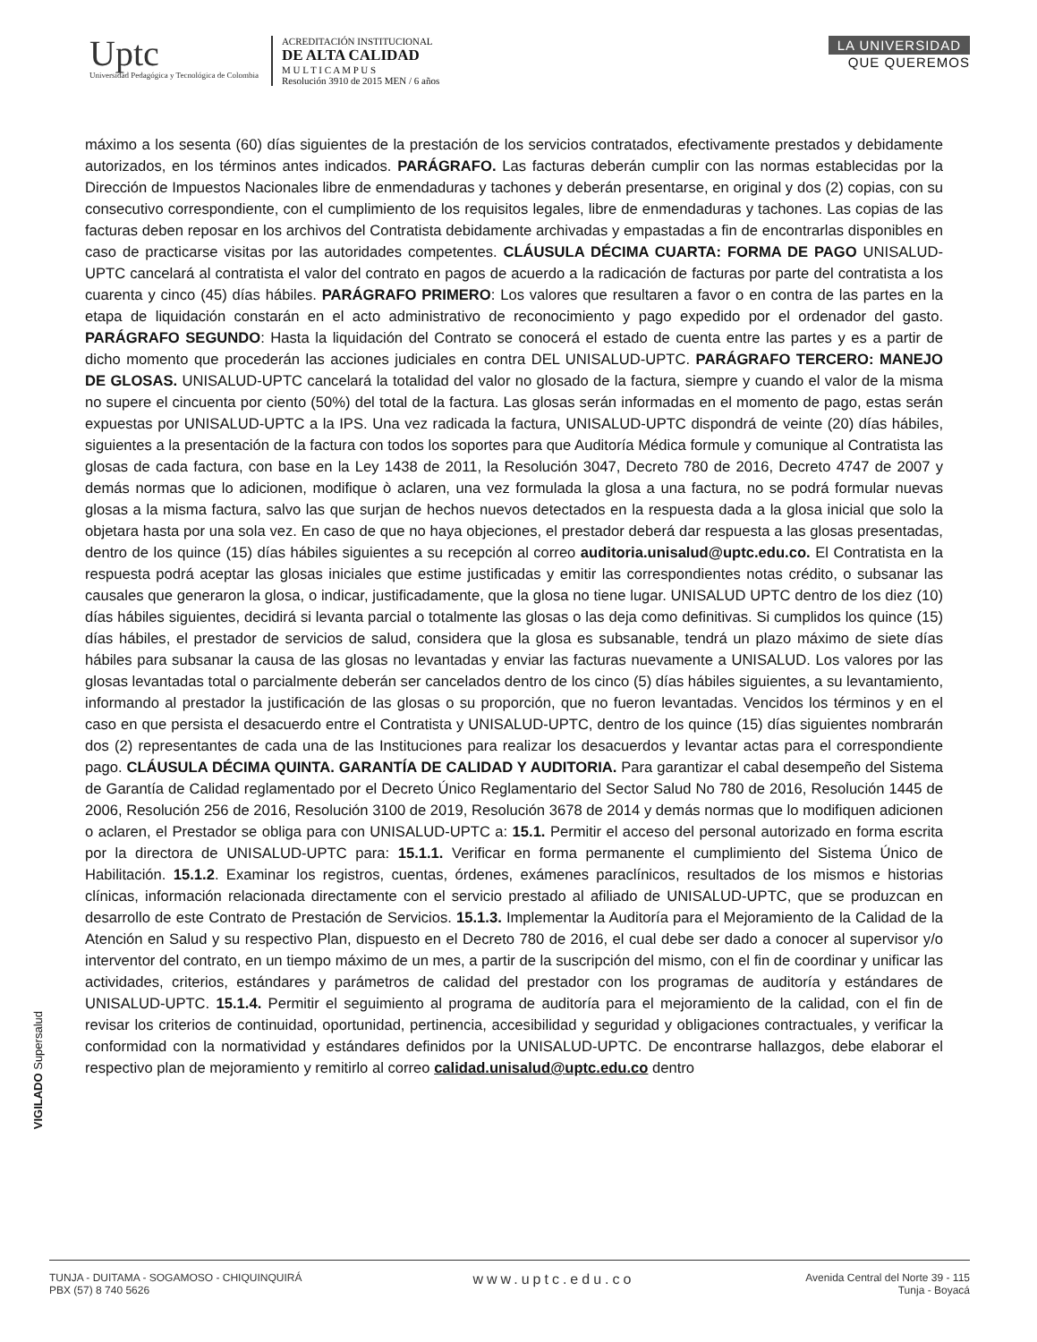Uptc
Universidad Pedagógica y Tecnológica de Colombia
ACREDITACIÓN INSTITUCIONAL
DE ALTA CALIDAD
M U L T I C A M P U S
Resolución 3910 de 2015 MEN / 6 años
LA UNIVERSIDAD
QUE QUEREMOS
máximo a los sesenta (60) días siguientes de la prestación de los servicios contratados, efectivamente prestados y debidamente autorizados, en los términos antes indicados. PARÁGRAFO. Las facturas deberán cumplir con las normas establecidas por la Dirección de Impuestos Nacionales libre de enmendaduras y tachones y deberán presentarse, en original y dos (2) copias, con su consecutivo correspondiente, con el cumplimiento de los requisitos legales, libre de enmendaduras y tachones. Las copias de las facturas deben reposar en los archivos del Contratista debidamente archivadas y empastadas a fin de encontrarlas disponibles en caso de practicarse visitas por las autoridades competentes. CLÁUSULA DÉCIMA CUARTA: FORMA DE PAGO UNISALUD-UPTC cancelará al contratista el valor del contrato en pagos de acuerdo a la radicación de facturas por parte del contratista a los cuarenta y cinco (45) días hábiles. PARÁGRAFO PRIMERO: Los valores que resultaren a favor o en contra de las partes en la etapa de liquidación constarán en el acto administrativo de reconocimiento y pago expedido por el ordenador del gasto. PARÁGRAFO SEGUNDO: Hasta la liquidación del Contrato se conocerá el estado de cuenta entre las partes y es a partir de dicho momento que procederán las acciones judiciales en contra DEL UNISALUD-UPTC. PARÁGRAFO TERCERO: MANEJO DE GLOSAS. UNISALUD-UPTC cancelará la totalidad del valor no glosado de la factura, siempre y cuando el valor de la misma no supere el cincuenta por ciento (50%) del total de la factura. Las glosas serán informadas en el momento de pago, estas serán expuestas por UNISALUD-UPTC a la IPS. Una vez radicada la factura, UNISALUD-UPTC dispondrá de veinte (20) días hábiles, siguientes a la presentación de la factura con todos los soportes para que Auditoría Médica formule y comunique al Contratista las glosas de cada factura, con base en la Ley 1438 de 2011, la Resolución 3047, Decreto 780 de 2016, Decreto 4747 de 2007 y demás normas que lo adicionen, modifique ò aclaren, una vez formulada la glosa a una factura, no se podrá formular nuevas glosas a la misma factura, salvo las que surjan de hechos nuevos detectados en la respuesta dada a la glosa inicial que solo la objetara hasta por una sola vez. En caso de que no haya objeciones, el prestador deberá dar respuesta a las glosas presentadas, dentro de los quince (15) días hábiles siguientes a su recepción al correo auditoria.unisalud@uptc.edu.co. El Contratista en la respuesta podrá aceptar las glosas iniciales que estime justificadas y emitir las correspondientes notas crédito, o subsanar las causales que generaron la glosa, o indicar, justificadamente, que la glosa no tiene lugar. UNISALUD UPTC dentro de los diez (10) días hábiles siguientes, decidirá si levanta parcial o totalmente las glosas o las deja como definitivas. Si cumplidos los quince (15) días hábiles, el prestador de servicios de salud, considera que la glosa es subsanable, tendrá un plazo máximo de siete días hábiles para subsanar la causa de las glosas no levantadas y enviar las facturas nuevamente a UNISALUD. Los valores por las glosas levantadas total o parcialmente deberán ser cancelados dentro de los cinco (5) días hábiles siguientes, a su levantamiento, informando al prestador la justificación de las glosas o su proporción, que no fueron levantadas. Vencidos los términos y en el caso en que persista el desacuerdo entre el Contratista y UNISALUD-UPTC, dentro de los quince (15) días siguientes nombrarán dos (2) representantes de cada una de las Instituciones para realizar los desacuerdos y levantar actas para el correspondiente pago. CLÁUSULA DÉCIMA QUINTA. GARANTÍA DE CALIDAD Y AUDITORIA. Para garantizar el cabal desempeño del Sistema de Garantía de Calidad reglamentado por el Decreto Único Reglamentario del Sector Salud No 780 de 2016, Resolución 1445 de 2006, Resolución 256 de 2016, Resolución 3100 de 2019, Resolución 3678 de 2014 y demás normas que lo modifiquen adicionen o aclaren, el Prestador se obliga para con UNISALUD-UPTC a: 15.1. Permitir el acceso del personal autorizado en forma escrita por la directora de UNISALUD-UPTC para: 15.1.1. Verificar en forma permanente el cumplimiento del Sistema Único de Habilitación. 15.1.2. Examinar los registros, cuentas, órdenes, exámenes paraclínicos, resultados de los mismos e historias clínicas, información relacionada directamente con el servicio prestado al afiliado de UNISALUD-UPTC, que se produzcan en desarrollo de este Contrato de Prestación de Servicios. 15.1.3. Implementar la Auditoría para el Mejoramiento de la Calidad de la Atención en Salud y su respectivo Plan, dispuesto en el Decreto 780 de 2016, el cual debe ser dado a conocer al supervisor y/o interventor del contrato, en un tiempo máximo de un mes, a partir de la suscripción del mismo, con el fin de coordinar y unificar las actividades, criterios, estándares y parámetros de calidad del prestador con los programas de auditoría y estándares de UNISALUD-UPTC. 15.1.4. Permitir el seguimiento al programa de auditoría para el mejoramiento de la calidad, con el fin de revisar los criterios de continuidad, oportunidad, pertinencia, accesibilidad y seguridad y obligaciones contractuales, y verificar la conformidad con la normatividad y estándares definidos por la UNISALUD-UPTC. De encontrarse hallazgos, debe elaborar el respectivo plan de mejoramiento y remitirlo al correo calidad.unisalud@uptc.edu.co dentro
VIGILADO Supersalud
TUNJA - DUITAMA - SOGAMOSO - CHIQUINQUIRÁ
PBX (57) 8 740 5626
www.uptc.edu.co
Avenida Central del Norte 39 - 115
Tunja - Boyacá